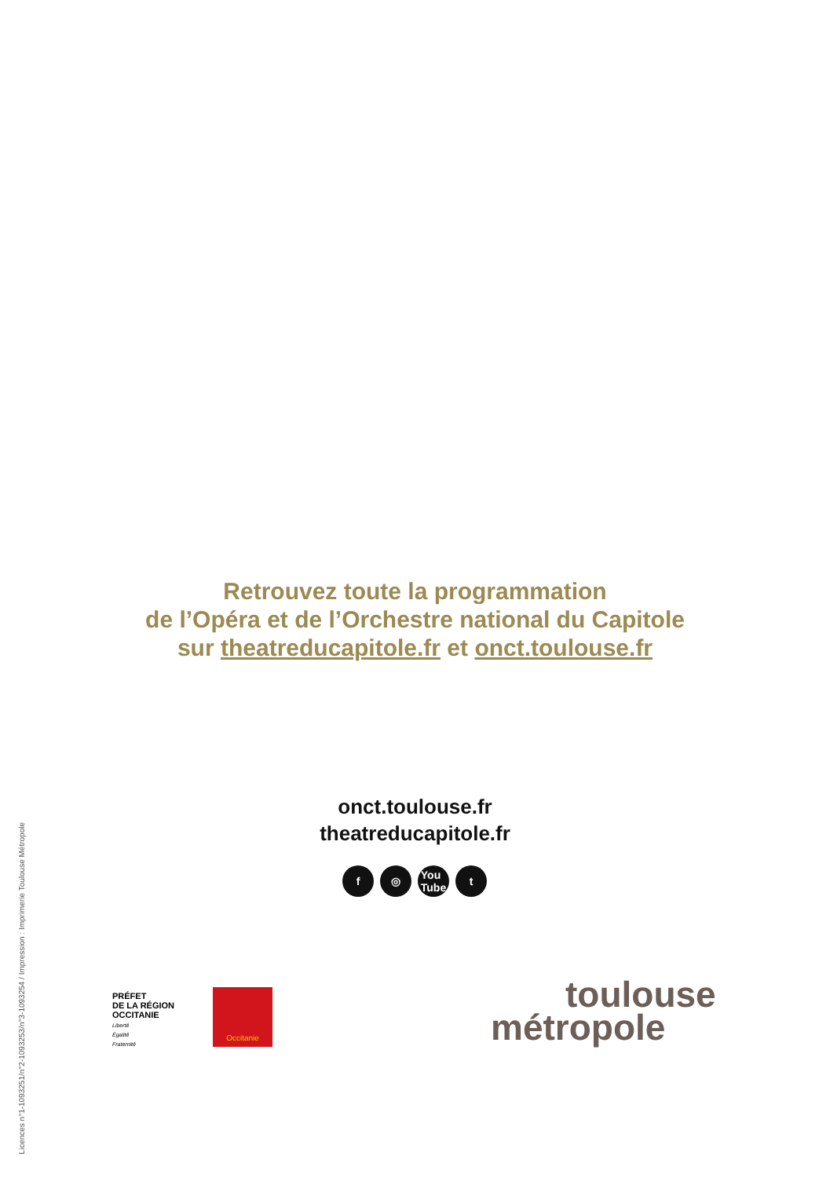Licences n°1-1093251/n°2-1093253/n°3-1093254 / Impression : Imprimerie Toulouse Métropole
Retrouvez toute la programmation
de l’Opéra et de l’Orchestre national du Capitole
sur theatreducapitole.fr et onct.toulouse.fr
onct.toulouse.fr
theatreducapitole.fr
f ◎ You
Tube
t
PRÉFET
DE LA RÉGION
OCCITANIE
Liberté
Égalité
Fraternité
Occitanie
toulouse
métropole